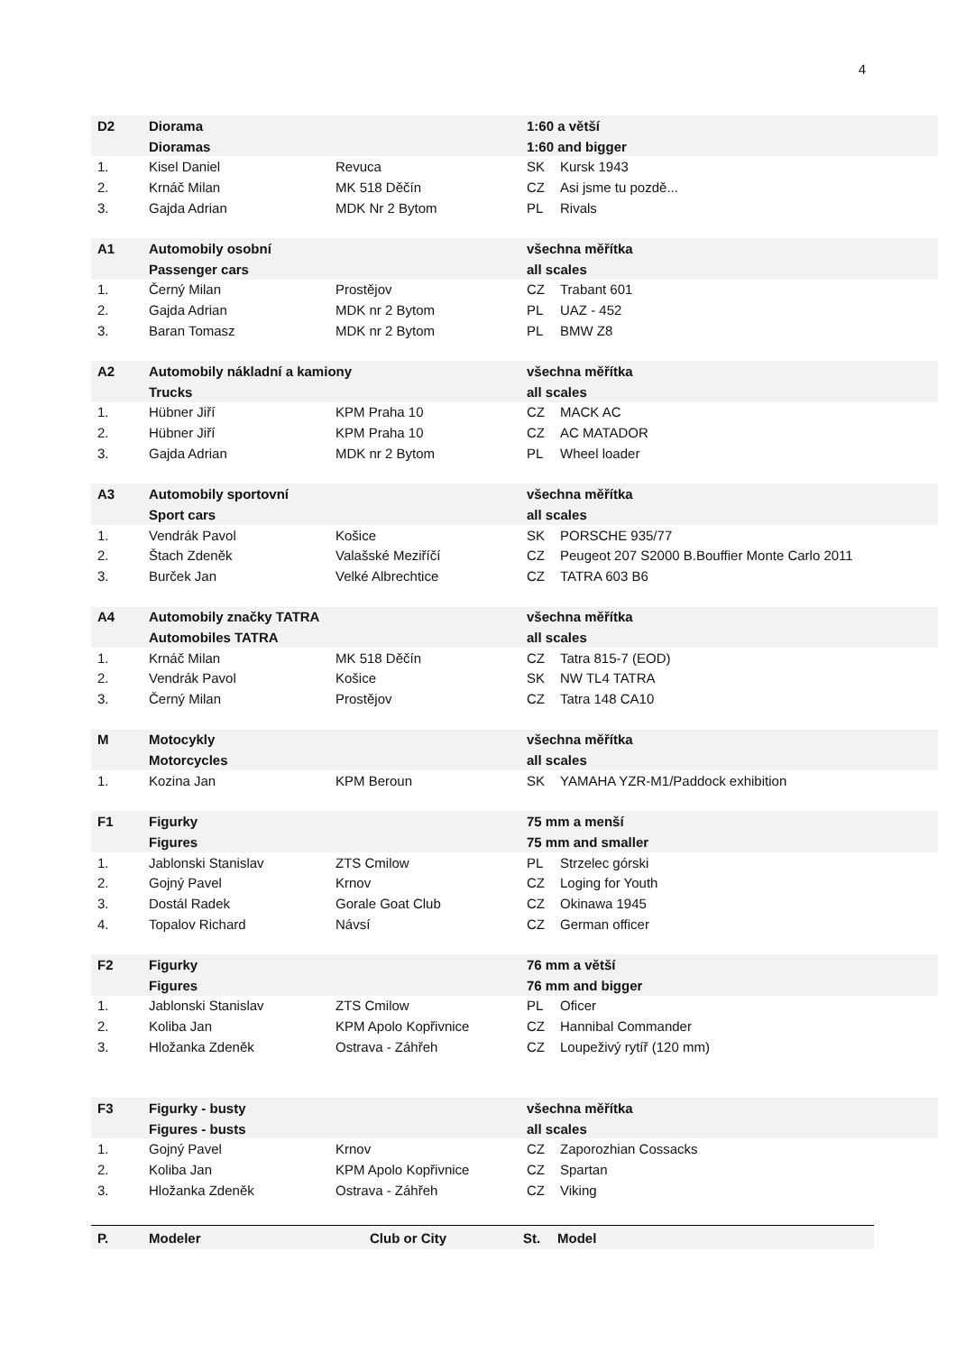4
| D2 | Diorama | | 1:60 a větší | |
| | Dioramas | | 1:60 and bigger | |
| 1. | Kisel Daniel | Revuca | SK | Kursk 1943 |
| 2. | Krnáč Milan | MK 518 Děčín | CZ | Asi jsme tu pozdě... |
| 3. | Gajda Adrian | MDK Nr 2 Bytom | PL | Rivals |
| A1 | Automobily osobní | | všechna měřítka | |
| | Passenger cars | | all scales | |
| 1. | Černý Milan | Prostějov | CZ | Trabant 601 |
| 2. | Gajda Adrian | MDK nr 2 Bytom | PL | UAZ - 452 |
| 3. | Baran Tomasz | MDK nr 2 Bytom | PL | BMW Z8 |
| A2 | Automobily nákladní a kamiony | | všechna měřítka | |
| | Trucks | | all scales | |
| 1. | Hübner Jiří | KPM Praha 10 | CZ | MACK AC |
| 2. | Hübner Jiří | KPM Praha 10 | CZ | AC MATADOR |
| 3. | Gajda Adrian | MDK nr 2 Bytom | PL | Wheel loader |
| A3 | Automobily sportovní | | všechna měřítka | |
| | Sport cars | | all scales | |
| 1. | Vendrák Pavol | Košice | SK | PORSCHE 935/77 |
| 2. | Štach Zdeněk | Valašské Meziříčí | CZ | Peugeot 207 S2000 B.Bouffier Monte Carlo 2011 |
| 3. | Burček Jan | Velké Albrechtice | CZ | TATRA 603 B6 |
| A4 | Automobily značky TATRA | | všechna měřítka | |
| | Automobiles TATRA | | all scales | |
| 1. | Krnáč Milan | MK 518 Děčín | CZ | Tatra 815-7 (EOD) |
| 2. | Vendrák Pavol | Košice | SK | NW TL4 TATRA |
| 3. | Černý Milan | Prostějov | CZ | Tatra 148 CA10 |
| M | Motocykly | | všechna měřítka | |
| | Motorcycles | | all scales | |
| 1. | Kozina Jan | KPM Beroun | SK | YAMAHA YZR-M1/Paddock exhibition |
| F1 | Figurky | | 75 mm a menší | |
| | Figures | | 75 mm and smaller | |
| 1. | Jablonski Stanislav | ZTS Cmilow | PL | Strzelec górski |
| 2. | Gojný Pavel | Krnov | CZ | Loging for Youth |
| 3. | Dostál Radek | Gorale Goat Club | CZ | Okinawa 1945 |
| 4. | Topalov Richard | Návsí | CZ | German officer |
| F2 | Figurky | | 76 mm a větší | |
| | Figures | | 76 mm and bigger | |
| 1. | Jablonski Stanislav | ZTS Cmilow | PL | Oficer |
| 2. | Koliba Jan | KPM Apolo Kopřivnice | CZ | Hannibal Commander |
| 3. | Hložanka Zdeněk | Ostrava - Záhřeh | CZ | Loupeživý rytíř (120 mm) |
| F3 | Figurky - busty | | všechna měřítka | |
| | Figures - busts | | all scales | |
| 1. | Gojný Pavel | Krnov | CZ | Zaporozhian Cossacks |
| 2. | Koliba Jan | KPM Apolo Kopřivnice | CZ | Spartan |
| 3. | Hložanka Zdeněk | Ostrava - Záhřeh | CZ | Viking |
P. Modeler Club or City St. Model